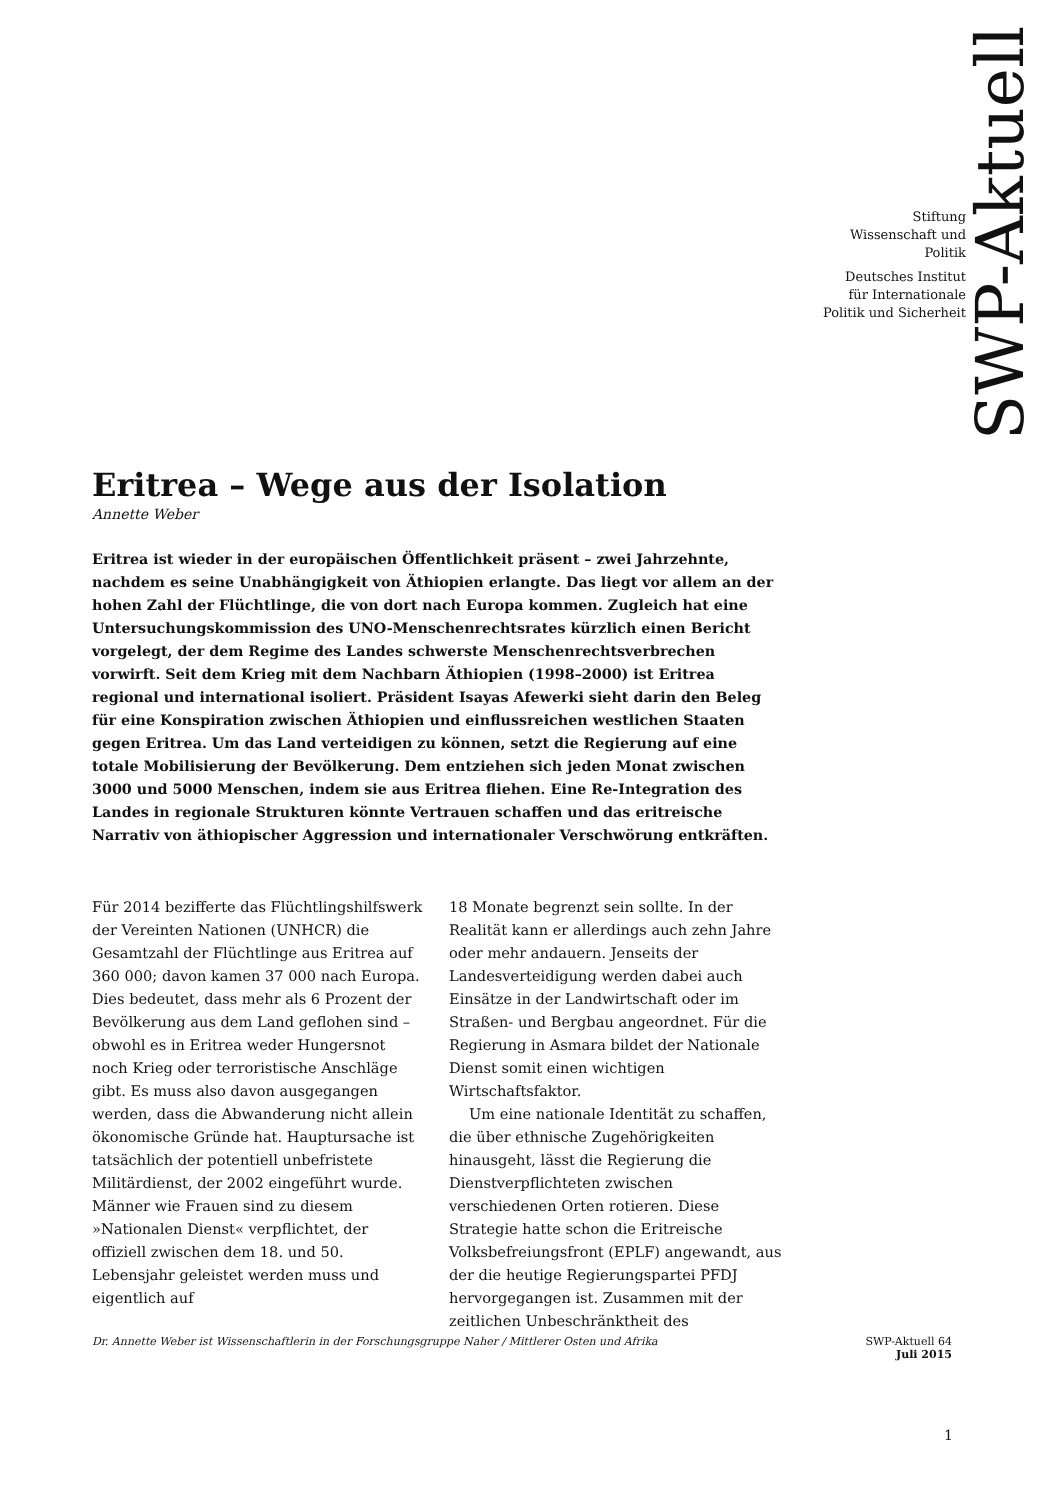Stiftung
Wissenschaft und
Politik
Deutsches Institut
für Internationale
Politik und Sicherheit
SWP-Aktuell
Eritrea – Wege aus der Isolation
Annette Weber
Eritrea ist wieder in der europäischen Öffentlichkeit präsent – zwei Jahrzehnte, nachdem es seine Unabhängigkeit von Äthiopien erlangte. Das liegt vor allem an der hohen Zahl der Flüchtlinge, die von dort nach Europa kommen. Zugleich hat eine Untersuchungskommission des UNO-Menschenrechtsrates kürzlich einen Bericht vorgelegt, der dem Regime des Landes schwerste Menschenrechtsverbrechen vorwirft. Seit dem Krieg mit dem Nachbarn Äthiopien (1998–2000) ist Eritrea regional und international isoliert. Präsident Isayas Afewerki sieht darin den Beleg für eine Konspiration zwischen Äthiopien und einflussreichen westlichen Staaten gegen Eritrea. Um das Land verteidigen zu können, setzt die Regierung auf eine totale Mobilisierung der Bevölkerung. Dem entziehen sich jeden Monat zwischen 3000 und 5000 Menschen, indem sie aus Eritrea fliehen. Eine Re-Integration des Landes in regionale Strukturen könnte Vertrauen schaffen und das eritreische Narrativ von äthiopischer Aggression und internationaler Verschwörung entkräften.
Für 2014 bezifferte das Flüchtlingshilfswerk der Vereinten Nationen (UNHCR) die Gesamtzahl der Flüchtlinge aus Eritrea auf 360 000; davon kamen 37 000 nach Europa. Dies bedeutet, dass mehr als 6 Prozent der Bevölkerung aus dem Land geflohen sind – obwohl es in Eritrea weder Hungersnot noch Krieg oder terroristische Anschläge gibt. Es muss also davon ausgegangen werden, dass die Abwanderung nicht allein ökonomische Gründe hat. Hauptursache ist tatsächlich der potentiell unbefristete Militärdienst, der 2002 eingeführt wurde. Männer wie Frauen sind zu diesem »Nationalen Dienst« verpflichtet, der offiziell zwischen dem 18. und 50. Lebensjahr geleistet werden muss und eigentlich auf
18 Monate begrenzt sein sollte. In der Realität kann er allerdings auch zehn Jahre oder mehr andauern. Jenseits der Landesverteidigung werden dabei auch Einsätze in der Landwirtschaft oder im Straßen- und Bergbau angeordnet. Für die Regierung in Asmara bildet der Nationale Dienst somit einen wichtigen Wirtschaftsfaktor.
Um eine nationale Identität zu schaffen, die über ethnische Zugehörigkeiten hinausgeht, lässt die Regierung die Dienstverpflichteten zwischen verschiedenen Orten rotieren. Diese Strategie hatte schon die Eritreische Volksbefreiungsfront (EPLF) angewandt, aus der die heutige Regierungspartei PFDJ hervorgegangen ist. Zusammen mit der zeitlichen Unbeschränktheit des
Dr. Annette Weber ist Wissenschaftlerin in der Forschungsgruppe Naher / Mittlerer Osten und Afrika
SWP-Aktuell 64
Juli 2015
1